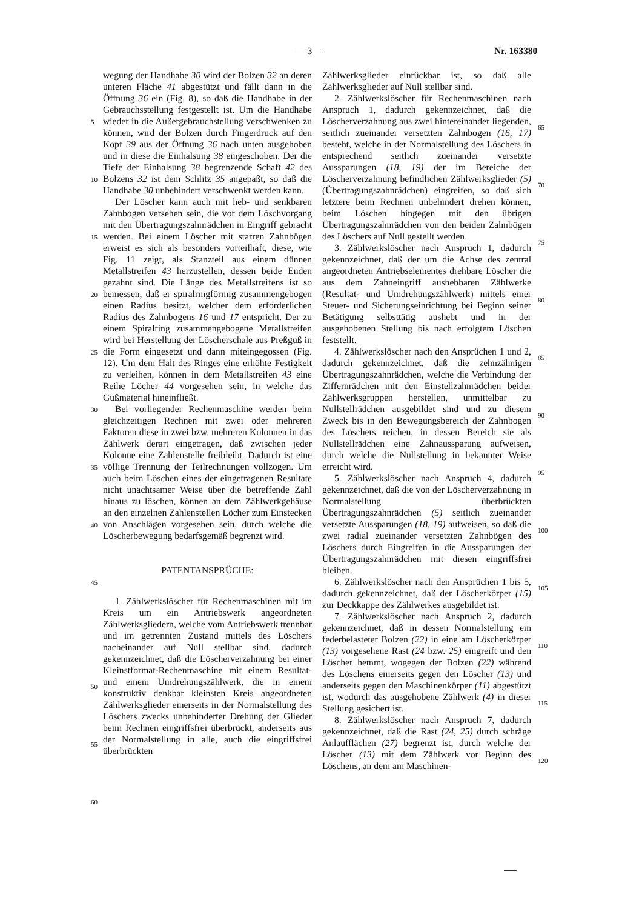— 3 — Nr. 163380
wegung der Handhabe 30 wird der Bolzen 32 an deren unteren Fläche 41 abgestützt und fällt dann in die Öffnung 36 ein (Fig. 8), so daß die Handhabe in der Gebrauchsstellung festgestellt ist. Um die Handhabe wieder in die Außergebrauchstellung verschwenken zu können, wird der Bolzen durch Fingerdruck auf den Kopf 39 aus der Öffnung 36 nach unten ausgehoben und in diese die Einhalsung 38 eingeschoben. Der die Tiefe der Einhalsung 38 begrenzende Schaft 42 des Bolzens 32 ist dem Schlitz 35 angepaßt, so daß die Handhabe 30 unbehindert verschwenkt werden kann.
Der Löscher kann auch mit heb- und senkbaren Zahnbogen versehen sein, die vor dem Löschvorgang mit den Übertragungszahnrädchen in Eingriff gebracht werden. Bei einem Löscher mit starren Zahnbögen erweist es sich als besonders vorteilhaft, diese, wie Fig. 11 zeigt, als Stanzteil aus einem dünnen Metallstreifen 43 herzustellen, dessen beide Enden gezahnt sind. Die Länge des Metallstreifens ist so bemessen, daß er spiralringförmig zusammengebogen einen Radius besitzt, welcher dem erforderlichen Radius des Zahnbogens 16 und 17 entspricht. Der zu einem Spiralring zusammengebogene Metallstreifen wird bei Herstellung der Löscherschale aus Preßguß in die Form eingesetzt und dann miteingegossen (Fig. 12). Um dem Halt des Ringes eine erhöhte Festigkeit zu verleihen, können in dem Metallstreifen 43 eine Reihe Löcher 44 vorgesehen sein, in welche das Gußmaterial hineinfließt.
Bei vorliegender Rechenmaschine werden beim gleichzeitigen Rechnen mit zwei oder mehreren Faktoren diese in zwei bzw. mehreren Kolonnen in das Zählwerk derart eingetragen, daß zwischen jeder Kolonne eine Zahlenstelle freibleibt. Dadurch ist eine völlige Trennung der Teilrechnungen vollzogen. Um auch beim Löschen eines der eingetragenen Resultate nicht unachtsamer Weise über die betreffende Zahl hinaus zu löschen, können an dem Zählwerkgehäuse an den einzelnen Zahlenstellen Löcher zum Einstecken von Anschlägen vorgesehen sein, durch welche die Löscherbewegung bedarfsgemäß begrenzt wird.
PATENTANSPRÜCHE:
1. Zählwerkslöscher für Rechenmaschinen mit im Kreis um ein Antriebswerk angeordneten Zählwerksgliedern, welche vom Antriebswerk trennbar und im getrennten Zustand mittels des Löschers nacheinander auf Null stellbar sind, dadurch gekennzeichnet, daß die Löscherverzahnung bei einer Kleinstformat-Rechenmaschine mit einem Resultat- und einem Umdrehungszählwerk, die in einem konstruktiv denkbar kleinsten Kreis angeordneten Zählwerksglieder einerseits in der Normalstellung des Löschers zwecks unbehinderter Drehung der Glieder beim Rechnen eingriffsfrei überbrückt, anderseits aus der Normalstellung in alle, auch die eingriffsfrei überbrückten
5
10
15
20
25
30
35
40
45
50
55
60
Zählwerksglieder einrückbar ist, so daß alle Zählwerksglieder auf Null stellbar sind.
2. Zählwerkslöscher für Rechenmaschinen nach Anspruch 1, dadurch gekennzeichnet, daß die Löscherverzahnung aus zwei hintereinander liegenden, seitlich zueinander versetzten Zahnbogen (16, 17) besteht, welche in der Normalstellung des Löschers in entsprechend seitlich zueinander versetzte Aussparungen (18, 19) der im Bereiche der Löscherverzahnung befindlichen Zählwerksglieder (5) (Übertragungszahnrädchen) eingreifen, so daß sich letztere beim Rechnen unbehindert drehen können, beim Löschen hingegen mit den übrigen Übertragungszahnrädchen von den beiden Zahnbögen des Löschers auf Null gestellt werden.
3. Zählwerkslöscher nach Anspruch 1, dadurch gekennzeichnet, daß der um die Achse des zentral angeordneten Antriebselementes drehbare Löscher die aus dem Zahneingriff aushebbaren Zählwerke (Resultat- und Umdrehungszählwerk) mittels einer Steuer- und Sicherungseinrichtung bei Beginn seiner Betätigung selbsttätig aushebt und in der ausgehobenen Stellung bis nach erfolgtem Löschen feststellt.
4. Zählwerkslöscher nach den Ansprüchen 1 und 2, dadurch gekennzeichnet, daß die zehnzähnigen Übertragungszahnrädchen, welche die Verbindung der Ziffernrädchen mit den Einstellzahnrädchen beider Zählwerksgruppen herstellen, unmittelbar zu Nullstellrädchen ausgebildet sind und zu diesem Zweck bis in den Bewegungsbereich der Zahnbogen des Löschers reichen, in dessen Bereich sie als Nullstellrädchen eine Zahnaussparung aufweisen, durch welche die Nullstellung in bekannter Weise erreicht wird.
5. Zählwerkslöscher nach Anspruch 4, dadurch gekennzeichnet, daß die von der Löscherverzahnung in Normalstellung überbrückten Übertragungszahnrädchen (5) seitlich zueinander versetzte Aussparungen (18, 19) aufweisen, so daß die zwei radial zueinander versetzten Zahnbögen des Löschers durch Eingreifen in die Aussparungen der Übertragungszahnrädchen mit diesen eingriffsfrei bleiben.
6. Zählwerkslöscher nach den Ansprüchen 1 bis 5, dadurch gekennzeichnet, daß der Löscherkörper (15) zur Deckkappe des Zählwerkes ausgebildet ist.
7. Zählwerkslöscher nach Anspruch 2, dadurch gekennzeichnet, daß in dessen Normalstellung ein federbelasteter Bolzen (22) in eine am Löscherkörper (13) vorgesehene Rast (24 bzw. 25) eingreift und den Löscher hemmt, wogegen der Bolzen (22) während des Löschens einerseits gegen den Löscher (13) und anderseits gegen den Maschinenkörper (11) abgestützt ist, wodurch das ausgehobene Zählwerk (4) in dieser Stellung gesichert ist.
8. Zählwerkslöscher nach Anspruch 7, dadurch gekennzeichnet, daß die Rast (24, 25) durch schräge Anlaufflächen (27) begrenzt ist, durch welche der Löscher (13) mit dem Zählwerk vor Beginn des Löschens, an dem am Maschinen-
65
70
75
80
85
90
95
100
105
110
115
120